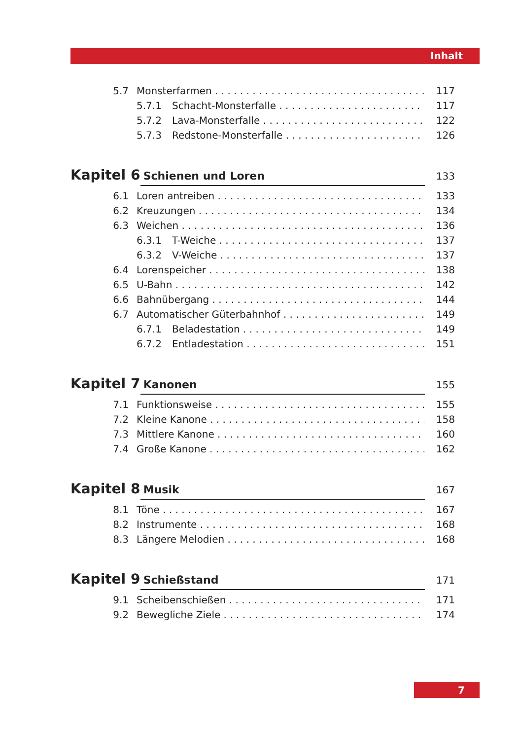Inhalt
5.7 Monsterfarmen 117
5.7.1 Schacht-Monsterfalle 117
5.7.2 Lava-Monsterfalle 122
5.7.3 Redstone-Monsterfalle 126
Kapitel 6 Schienen und Loren 133
6.1 Loren antreiben 133
6.2 Kreuzungen 134
6.3 Weichen 136
6.3.1 T-Weiche 137
6.3.2 V-Weiche 137
6.4 Lorenspeicher 138
6.5 U-Bahn 142
6.6 Bahnübergang 144
6.7 Automatischer Güterbahnhof 149
6.7.1 Beladestation 149
6.7.2 Entladestation 151
Kapitel 7 Kanonen 155
7.1 Funktionsweise 155
7.2 Kleine Kanone 158
7.3 Mittlere Kanone 160
7.4 Große Kanone 162
Kapitel 8 Musik 167
8.1 Töne 167
8.2 Instrumente 168
8.3 Längere Melodien 168
Kapitel 9 Schießstand 171
9.1 Scheibenschießen 171
9.2 Bewegliche Ziele 174
7